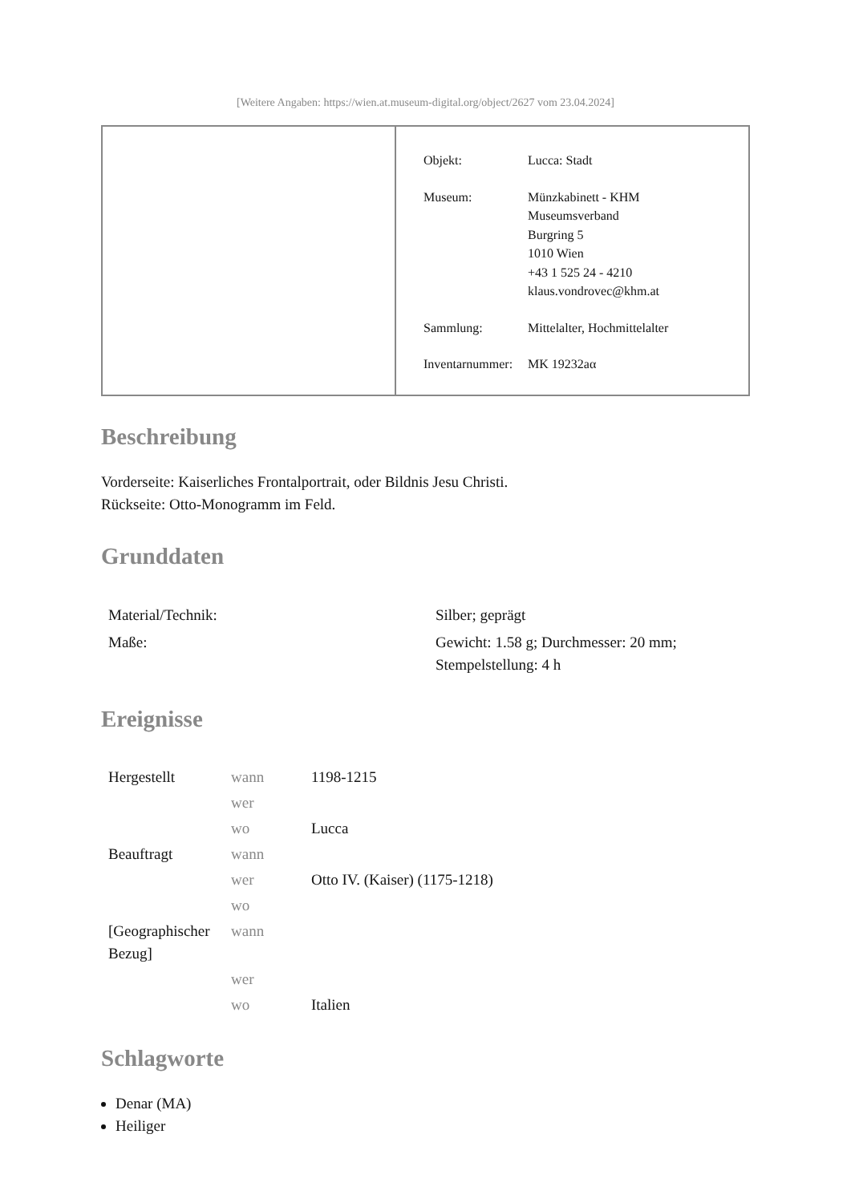[Weitere Angaben: https://wien.at.museum-digital.org/object/2627 vom 23.04.2024]
| Objekt: | Lucca: Stadt |
| Museum: | Münzkabinett - KHM Museumsverband Burgring 5 1010 Wien +43 1 525 24 - 4210 klaus.vondrovec@khm.at |
| Sammlung: | Mittelalter, Hochmittelalter |
| Inventarnummer: | MK 19232aα |
Beschreibung
Vorderseite: Kaiserliches Frontalportrait, oder Bildnis Jesu Christi.
Rückseite: Otto-Monogramm im Feld.
Grunddaten
| Material/Technik: | Silber; geprägt |
| Maße: | Gewicht: 1.58 g; Durchmesser: 20 mm; Stempelstellung: 4 h |
Ereignisse
| Hergestellt | wann | 1198-1215 |
| | wer | |
| | wo | Lucca |
| Beauftragt | wann | |
| | wer | Otto IV. (Kaiser) (1175-1218) |
| | wo | |
| [Geographischer Bezug] | wann | |
| | wer | |
| | wo | Italien |
Schlagworte
Denar (MA)
Heiliger